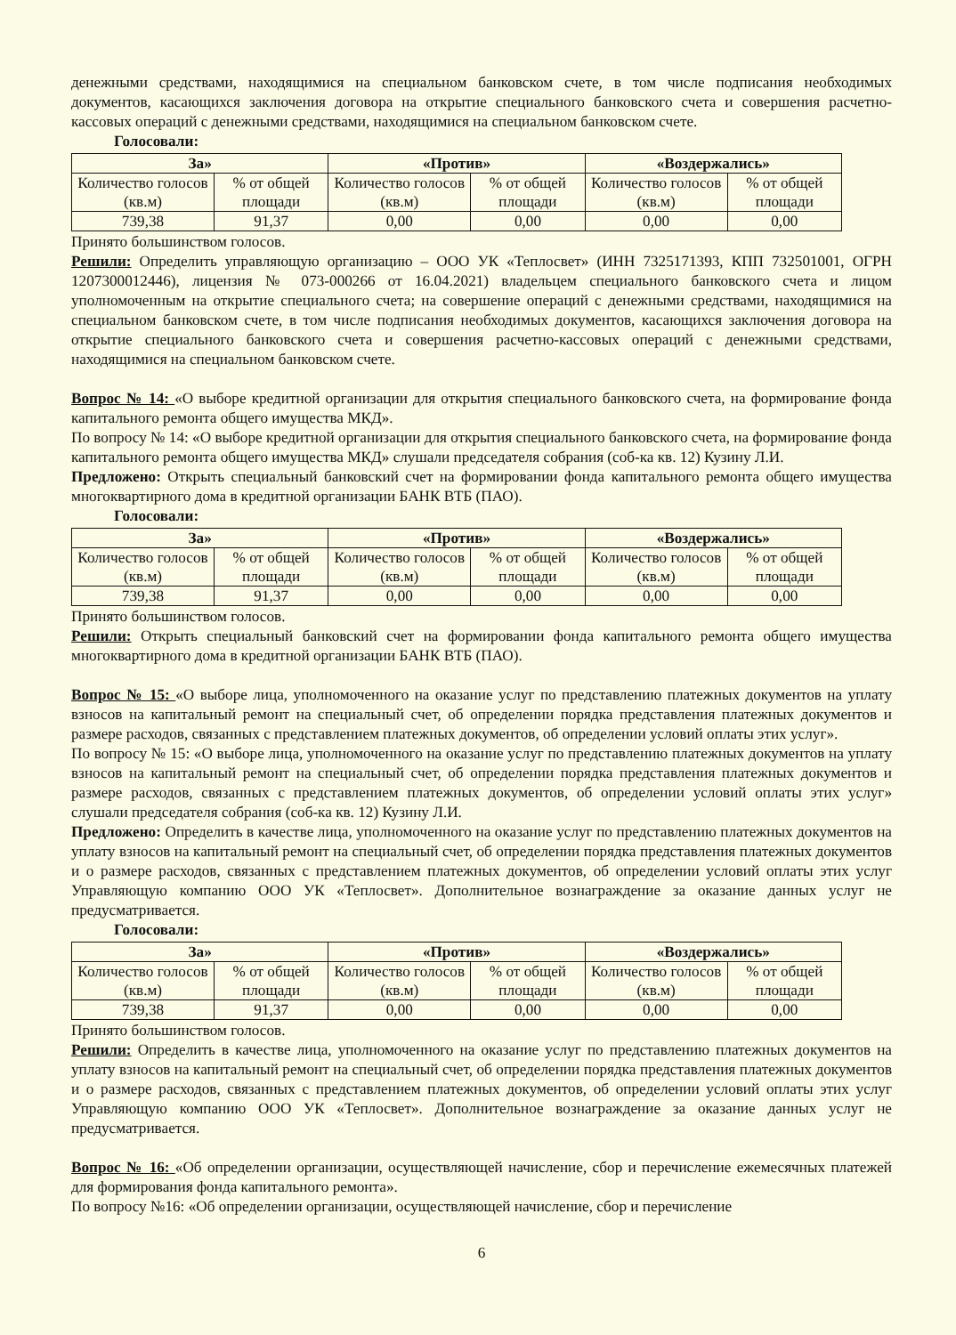денежными средствами, находящимися на специальном банковском счете, в том числе подписания необходимых документов, касающихся заключения договора на открытие специального банковского счета и совершения расчетно-кассовых операций с денежными средствами, находящимися на специальном банковском счете.
Голосовали:
| За» | | «Против» | | «Воздержались» | |
| Количество голосов (кв.м) | % от общей площади | Количество голосов (кв.м) | % от общей площади | Количество голосов (кв.м) | % от общей площади |
| 739,38 | 91,37 | 0,00 | 0,00 | 0,00 | 0,00 |
Принято большинством голосов.
Решили: Определить управляющую организацию – ООО УК «Теплосвет» (ИНН 7325171393, КПП 732501001, ОГРН 1207300012446), лицензия № 073-000266 от 16.04.2021) владельцем специального банковского счета и лицом уполномоченным на открытие специального счета; на совершение операций с денежными средствами, находящимися на специальном банковском счете, в том числе подписания необходимых документов, касающихся заключения договора на открытие специального банковского счета и совершения расчетно-кассовых операций с денежными средствами, находящимися на специальном банковском счете.
Вопрос № 14: «О выборе кредитной организации для открытия специального банковского счета, на формирование фонда капитального ремонта общего имущества МКД».
По вопросу № 14: «О выборе кредитной организации для открытия специального банковского счета, на формирование фонда капитального ремонта общего имущества МКД» слушали председателя собрания (соб-ка кв. 12) Кузину Л.И.
Предложено: Открыть специальный банковский счет на формировании фонда капитального ремонта общего имущества многоквартирного дома в кредитной организации БАНК ВТБ (ПАО).
Голосовали:
| За» | | «Против» | | «Воздержались» | |
| Количество голосов (кв.м) | % от общей площади | Количество голосов (кв.м) | % от общей площади | Количество голосов (кв.м) | % от общей площади |
| 739,38 | 91,37 | 0,00 | 0,00 | 0,00 | 0,00 |
Принято большинством голосов.
Решили: Открыть специальный банковский счет на формировании фонда капитального ремонта общего имущества многоквартирного дома в кредитной организации БАНК ВТБ (ПАО).
Вопрос № 15: «О выборе лица, уполномоченного на оказание услуг по представлению платежных документов на уплату взносов на капитальный ремонт на специальный счет, об определении порядка представления платежных документов и размере расходов, связанных с представлением платежных документов, об определении условий оплаты этих услуг».
По вопросу № 15: «О выборе лица, уполномоченного на оказание услуг по представлению платежных документов на уплату взносов на капитальный ремонт на специальный счет, об определении порядка представления платежных документов и размере расходов, связанных с представлением платежных документов, об определении условий оплаты этих услуг» слушали председателя собрания (соб-ка кв. 12) Кузину Л.И.
Предложено: Определить в качестве лица, уполномоченного на оказание услуг по представлению платежных документов на уплату взносов на капитальный ремонт на специальный счет, об определении порядка представления платежных документов и о размере расходов, связанных с представлением платежных документов, об определении условий оплаты этих услуг Управляющую компанию ООО УК «Теплосвет». Дополнительное вознаграждение за оказание данных услуг не предусматривается.
Голосовали:
| За» | | «Против» | | «Воздержались» | |
| Количество голосов (кв.м) | % от общей площади | Количество голосов (кв.м) | % от общей площади | Количество голосов (кв.м) | % от общей площади |
| 739,38 | 91,37 | 0,00 | 0,00 | 0,00 | 0,00 |
Принято большинством голосов.
Решили: Определить в качестве лица, уполномоченного на оказание услуг по представлению платежных документов на уплату взносов на капитальный ремонт на специальный счет, об определении порядка представления платежных документов и о размере расходов, связанных с представлением платежных документов, об определении условий оплаты этих услуг Управляющую компанию ООО УК «Теплосвет». Дополнительное вознаграждение за оказание данных услуг не предусматривается.
Вопрос № 16: «Об определении организации, осуществляющей начисление, сбор и перечисление ежемесячных платежей для формирования фонда капитального ремонта».
По вопросу №16: «Об определении организации, осуществляющей начисление, сбор и перечисление
6